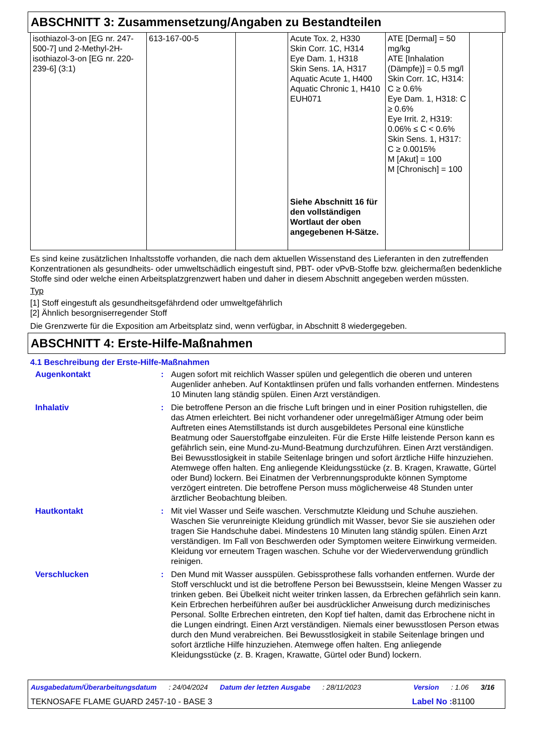ABSCHNITT 3: Zusammensetzung/Angaben zu Bestandteilen
| isothiazol-3-on [EG nr. 247-500-7] und 2-Methyl-2H-isothiazol-3-on [EG nr. 220-239-6] (3:1) | 613-167-00-5 | | Acute Tox. 2, H330 Skin Corr. 1C, H314 Eye Dam. 1, H318 Skin Sens. 1A, H317 Aquatic Acute 1, H400 Aquatic Chronic 1, H410 EUH071 Siehe Abschnitt 16 für den vollständigen Wortlaut der oben angegebenen H-Sätze. | ATE [Dermal] = 50 mg/kg ATE [Inhalation (Dämpfe)] = 0.5 mg/l Skin Corr. 1C, H314: C ≥ 0.6% Eye Dam. 1, H318: C ≥ 0.6% Eye Irrit. 2, H319: 0.06% ≤ C < 0.6% Skin Sens. 1, H317: C ≥ 0.0015% M [Akut] = 100 M [Chronisch] = 100 | |
Es sind keine zusätzlichen Inhaltsstoffe vorhanden, die nach dem aktuellen Wissenstand des Lieferanten in den zutreffenden Konzentrationen als gesundheits- oder umweltschädlich eingestuft sind, PBT- oder vPvB-Stoffe bzw. gleichermaßen bedenkliche Stoffe sind oder welche einen Arbeitsplatzgrenzwert haben und daher in diesem Abschnitt angegeben werden müssten.
Typ
[1] Stoff eingestuft als gesundheitsgefährdend oder umweltgefährlich
[2] Ähnlich besorgniserregender Stoff
Die Grenzwerte für die Exposition am Arbeitsplatz sind, wenn verfügbar, in Abschnitt 8 wiedergegeben.
ABSCHNITT 4: Erste-Hilfe-Maßnahmen
4.1 Beschreibung der Erste-Hilfe-Maßnahmen
Augenkontakt: Augen sofort mit reichlich Wasser spülen und gelegentlich die oberen und unteren Augenlider anheben. Auf Kontaktlinsen prüfen und falls vorhanden entfernen. Mindestens 10 Minuten lang ständig spülen. Einen Arzt verständigen.
Inhalativ: Die betroffene Person an die frische Luft bringen und in einer Position ruhigstellen, die das Atmen erleichtert. Bei nicht vorhandener oder unregelmäßiger Atmung oder beim Auftreten eines Atemstillstands ist durch ausgebildetes Personal eine künstliche Beatmung oder Sauerstoffgabe einzuleiten. Für die Erste Hilfe leistende Person kann es gefährlich sein, eine Mund-zu-Mund-Beatmung durchzuführen. Einen Arzt verständigen. Bei Bewusstlosigkeit in stabile Seitenlage bringen und sofort ärztliche Hilfe hinzuziehen. Atemwege offen halten. Eng anliegende Kleidungsstücke (z. B. Kragen, Krawatte, Gürtel oder Bund) lockern. Bei Einatmen der Verbrennungsprodukte können Symptome verzögert eintreten. Die betroffene Person muss möglicherweise 48 Stunden unter ärztlicher Beobachtung bleiben.
Hautkontakt: Mit viel Wasser und Seife waschen. Verschmutzte Kleidung und Schuhe ausziehen. Waschen Sie verunreinigte Kleidung gründlich mit Wasser, bevor Sie sie ausziehen oder tragen Sie Handschuhe dabei. Mindestens 10 Minuten lang ständig spülen. Einen Arzt verständigen. Im Fall von Beschwerden oder Symptomen weitere Einwirkung vermeiden. Kleidung vor erneutem Tragen waschen. Schuhe vor der Wiederverwendung gründlich reinigen.
Verschlucken: Den Mund mit Wasser ausspülen. Gebissprothese falls vorhanden entfernen. Wurde der Stoff verschluckt und ist die betroffene Person bei Bewusstsein, kleine Mengen Wasser zu trinken geben. Bei Übelkeit nicht weiter trinken lassen, da Erbrechen gefährlich sein kann. Kein Erbrechen herbeiführen außer bei ausdrücklicher Anweisung durch medizinisches Personal. Sollte Erbrechen eintreten, den Kopf tief halten, damit das Erbrochene nicht in die Lungen eindringt. Einen Arzt verständigen. Niemals einer bewusstlosen Person etwas durch den Mund verabreichen. Bei Bewusstlosigkeit in stabile Seitenlage bringen und sofort ärztliche Hilfe hinzuziehen. Atemwege offen halten. Eng anliegende Kleidungsstücke (z. B. Kragen, Krawatte, Gürtel oder Bund) lockern.
Ausgabedatum/Überarbeitungsdatum: 24/04/2024 Datum der letzten Ausgabe: 28/11/2023 Version: 1.06 3/16
TEKNOSAFE FLAME GUARD 2457-10 - BASE 3 Label No : 81100